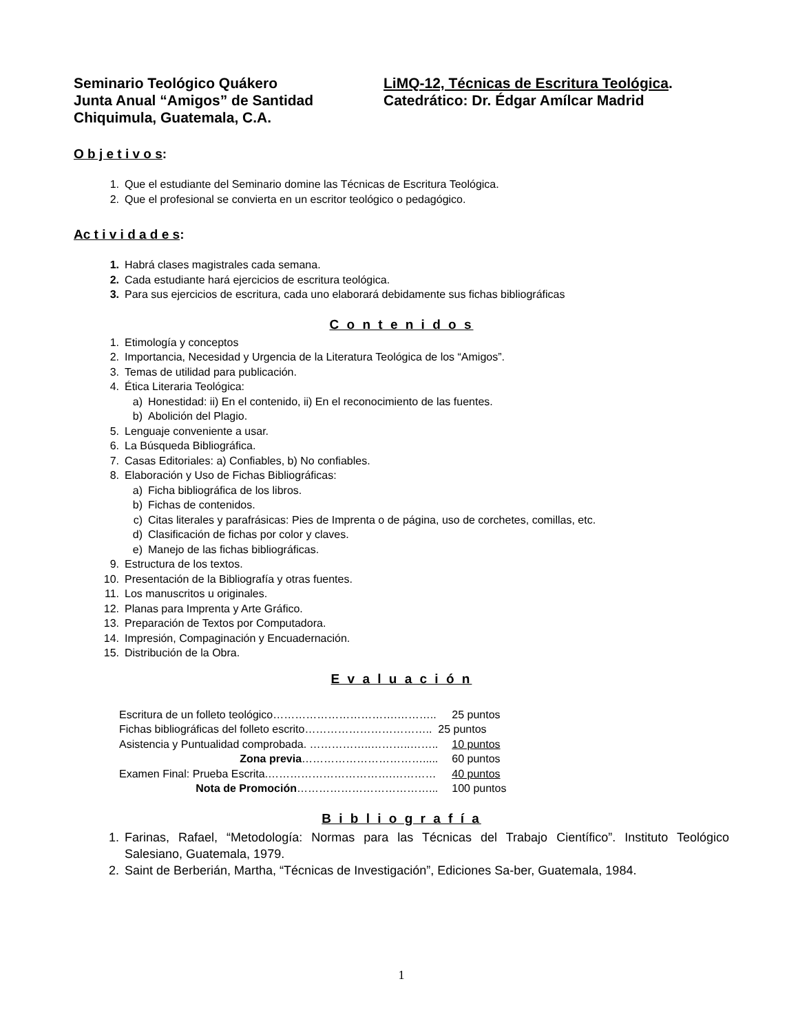Seminario Teológico Quákero
Junta Anual “Amigos” de Santidad
Chiquimula, Guatemala, C.A.
LiMQ-12, Técnicas de Escritura Teológica.
Catedrático: Dr. Édgar Amílcar Madrid
O b j e t i v o s:
1. Que el estudiante del Seminario domine las Técnicas de Escritura Teológica.
2. Que el profesional se convierta en un escritor teológico o pedagógico.
Ac t i v i d a d e s:
1. Habrá clases magistrales cada semana.
2. Cada estudiante hará ejercicios de escritura teológica.
3. Para sus ejercicios de escritura, cada uno elaborará debidamente sus fichas bibliográficas
C o n t e n i d o s
1. Etimología y conceptos
2. Importancia, Necesidad y Urgencia de la Literatura Teológica de los “Amigos”.
3. Temas de utilidad para publicación.
4. Ética Literaria Teológica:
a) Honestidad: ii) En el contenido, ii) En el reconocimiento de las fuentes.
b) Abolición del Plagio.
5. Lenguaje conveniente a usar.
6. La Búsqueda Bibliográfica.
7. Casas Editoriales: a) Confiables, b) No confiables.
8. Elaboración y Uso de Fichas Bibliográficas:
a) Ficha bibliográfica de los libros.
b) Fichas de contenidos.
c) Citas literales y parafrásicas: Pies de Imprenta o de página, uso de corchetes, comillas, etc.
d) Clasificación de fichas por color y claves.
e) Manejo de las fichas bibliográficas.
9. Estructura de los textos.
10. Presentación de la Bibliografía y otras fuentes.
11. Los manuscritos u originales.
12. Planas para Imprenta y Arte Gráfico.
13. Preparación de Textos por Computadora.
14. Impresión, Compaginación y Encuadernación.
15. Distribución de la Obra.
E v a l u a c i ó n
| Escritura de un folleto teológico…………………………….……….. | 25 puntos |
| Fichas bibliográficas del folleto escrito…………………………….. | 25 puntos |
| Asistencia y Puntualidad comprobada. ……………..………..…….. | 10 puntos |
| Zona previa ……………………………..... | 60 puntos |
| Examen Final: Prueba Escrita.…………………………….………… | 40 puntos |
| Nota de Promoción ………………………………... | 100 puntos |
B i b l i o g r a f í a
1. Farinas, Rafael, “Metodología: Normas para las Técnicas del Trabajo Científico”. Instituto Teológico Salesiano, Guatemala, 1979.
2. Saint de Berberián, Martha, “Técnicas de Investigación”, Ediciones Sa-ber, Guatemala, 1984.
1